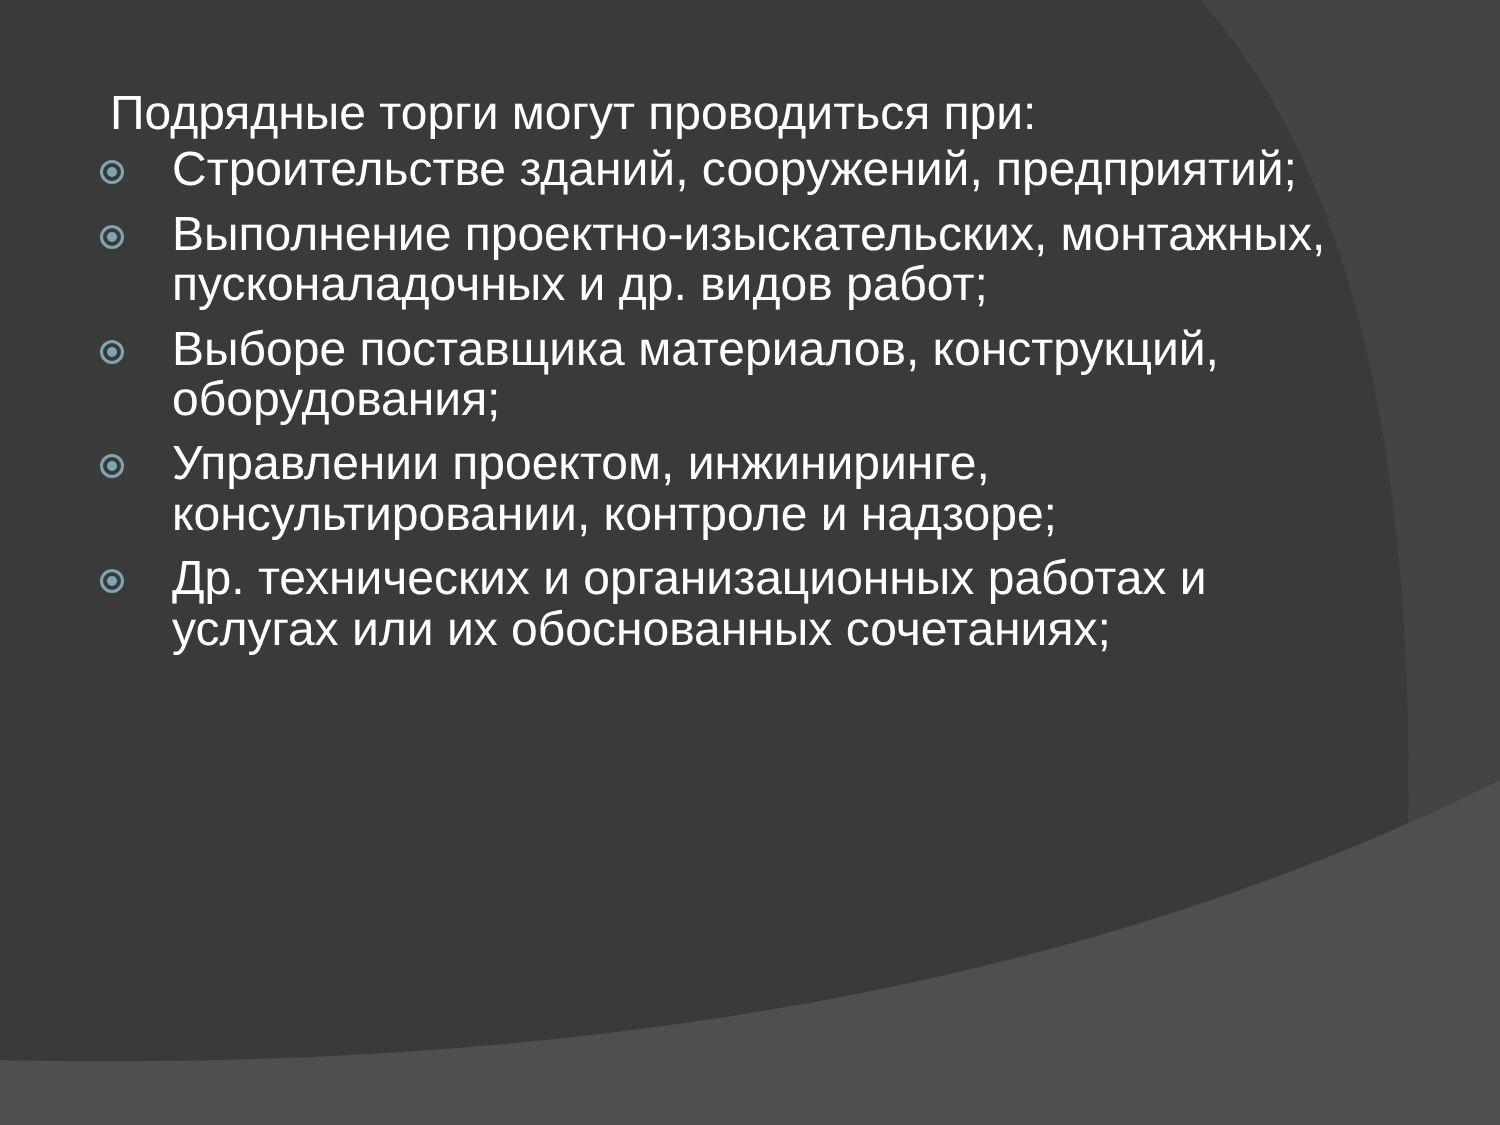Подрядные торги могут проводиться при:
Строительстве зданий, сооружений, предприятий;
Выполнение проектно-изыскательских, монтажных, пусконаладочных и др. видов работ;
Выборе поставщика материалов, конструкций, оборудования;
Управлении проектом, инжиниринге, консультировании, контроле и надзоре;
Др. технических и организационных работах и услугах или их обоснованных сочетаниях;